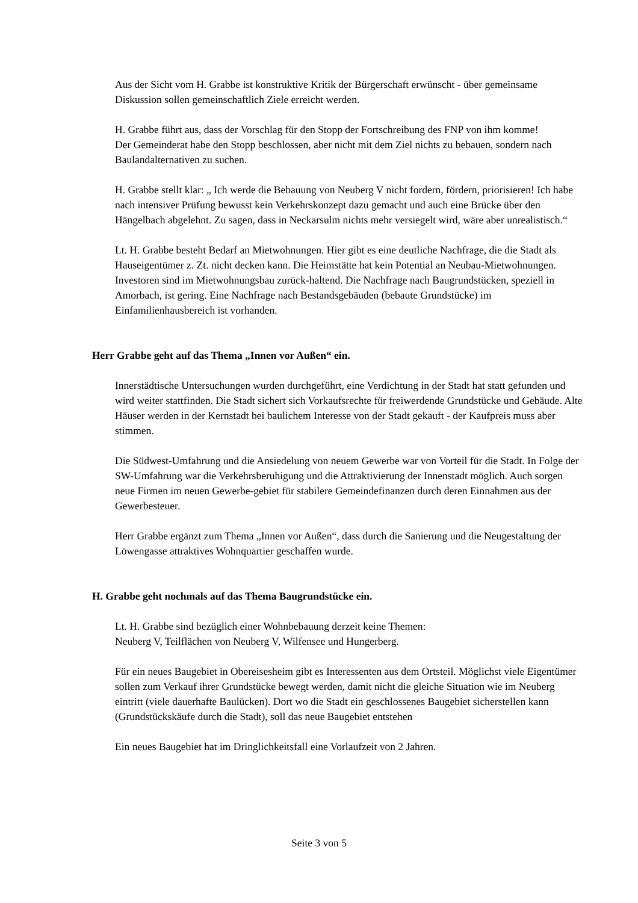Aus der Sicht vom H. Grabbe ist konstruktive Kritik der Bürgerschaft erwünscht - über gemeinsame Diskussion sollen gemeinschaftlich Ziele erreicht werden.
H. Grabbe führt aus, dass der Vorschlag für den Stopp der Fortschreibung des FNP von ihm komme!
Der Gemeinderat habe den Stopp beschlossen, aber nicht mit dem Ziel nichts zu bebauen, sondern nach Baulandalternativen zu suchen.
H. Grabbe stellt klar: „ Ich werde die Bebauung von Neuberg V nicht fordern, fördern, priorisieren! Ich habe nach intensiver Prüfung bewusst kein Verkehrskonzept dazu gemacht und auch eine Brücke über den Hängelbach abgelehnt. Zu sagen, dass in Neckarsulm nichts mehr versiegelt wird, wäre aber unrealistisch.“
Lt. H. Grabbe besteht Bedarf an Mietwohnungen. Hier gibt es eine deutliche Nachfrage, die die Stadt als Hauseigentümer z. Zt. nicht decken kann. Die Heimstätte hat kein Potential an Neubau-Mietwohnungen. Investoren sind im Mietwohnungsbau zurück-haltend. Die Nachfrage nach Baugrundstücken, speziell in Amorbach, ist gering. Eine Nachfrage nach Bestandsgebäuden (bebaute Grundstücke) im Einfamilienhausbereich ist vorhanden.
Herr Grabbe geht auf das Thema „Innen vor Außen“ ein.
Innerstädtische Untersuchungen wurden durchgeführt, eine Verdichtung in der Stadt hat statt gefunden und wird weiter stattfinden. Die Stadt sichert sich Vorkaufsrechte für freiwerdende Grundstücke und Gebäude. Alte Häuser werden in der Kernstadt bei baulichem Interesse von der Stadt gekauft - der Kaufpreis muss aber stimmen.
Die Südwest-Umfahrung und die Ansiedelung von neuem Gewerbe war von Vorteil für die Stadt. In Folge der SW-Umfahrung war die Verkehrsberuhigung und die Attraktivierung der Innenstadt möglich. Auch sorgen neue Firmen im neuen Gewerbe-gebiet für stabilere Gemeindefinanzen durch deren Einnahmen aus der Gewerbesteuer.
Herr Grabbe ergänzt zum Thema „Innen vor Außen“, dass durch die Sanierung und die Neugestaltung der Löwengasse attraktives Wohnquartier geschaffen wurde.
H. Grabbe geht nochmals auf das Thema Baugrundstücke ein.
Lt. H. Grabbe sind bezüglich einer Wohnbebauung derzeit keine Themen:
Neuberg V, Teilflächen von Neuberg V, Wilfensee und Hungerberg.
Für ein neues Baugebiet in Obereisesheim gibt es Interessenten aus dem Ortsteil. Möglichst viele Eigentümer sollen zum Verkauf ihrer Grundstücke bewegt werden, damit nicht die gleiche Situation wie im Neuberg eintritt (viele dauerhafte Baulücken). Dort wo die Stadt ein geschlossenes Baugebiet sicherstellen kann (Grundstückskäufe durch die Stadt), soll das neue Baugebiet entstehen
Ein neues Baugebiet hat im Dringlichkeitsfall eine Vorlaufzeit von 2 Jahren.
Seite 3 von 5